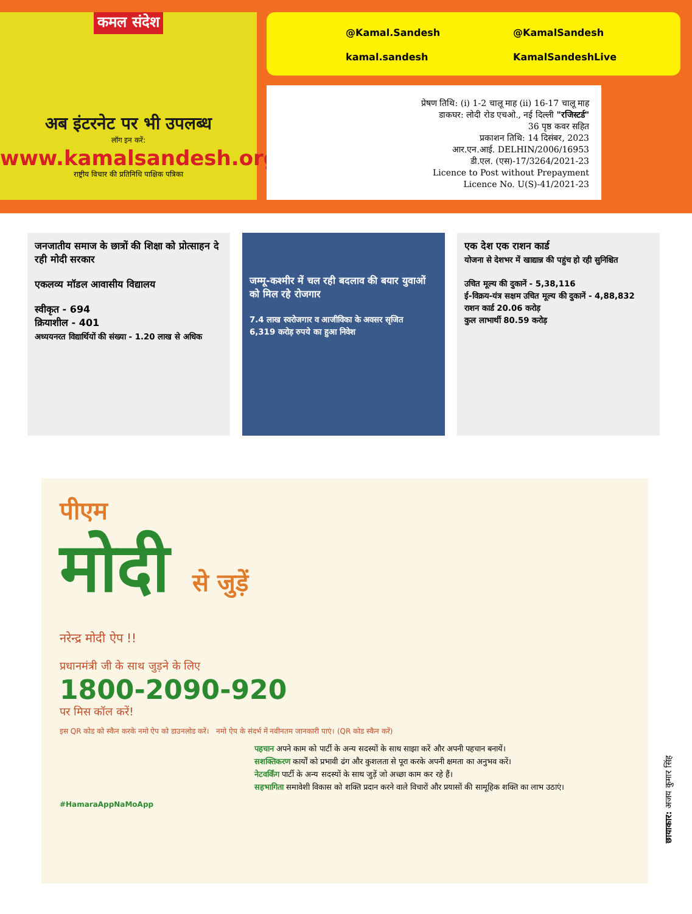कमल संदेश
अब इंटरनेट पर भी उपलब्ध
लॉग इन करें:
www.kamalsandesh.org
राष्ट्रीय विचार की प्रतिनिधि पाक्षिक पत्रिका
@Kamal.Sandesh
@KamalSandesh
kamal.sandesh
KamalSandeshLive
प्रेषण तिथि: (i) 1-2 चालू माह (ii) 16-17 चालू माह
डाकघर: लोदी रोड एचओ., नई दिल्ली "रजिस्टर्ड"
36 पृष्ठ कवर सहित
प्रकाशन तिथि: 14 दिसंबर, 2023
आर.एन.आई. DELHIN/2006/16953
डी.एल. (एस)-17/3264/2021-23
Licence to Post without Prepayment
Licence No. U(S)-41/2021-23
जनजातीय समाज के छात्रों की शिक्षा को प्रोत्साहन दे रही मोदी सरकार
एकलव्य मॉडल आवासीय विद्यालय
स्वीकृत - 694
क्रियाशील - 401
अध्ययनरत विद्यार्थियों की संख्या - 1.20 लाख से अधिक
जम्मू-कश्मीर में चल रही बदलाव की बयार युवाओं को मिल रहे रोजगार
7.4 लाख स्वरोजगार व आजीविका के अवसर सृजित
6,319 करोड़ रुपये का हुआ निवेश
एक देश एक राशन कार्ड
योजना से देशभर में खाद्यान्न की पहुंच हो रही सुनिश्चित
उचित मूल्य की दुकानें - 5,38,116
ई-विक्रय-यंत्र सक्षम उचित मूल्य की दुकानें - 4,88,832
राशन कार्ड 20.06 करोड़
कुल लाभार्थी 80.59 करोड़
पीएम
मोदी से जुड़ें
नरेन्द्र मोदी ऐप !!
प्रधानमंत्री जी के साथ जुड़ने के लिए
1800-2090-920
पर मिस कॉल करें!
इस QR कोड को स्कैन करके नमो ऐप को डाउनलोड करें। नमो ऐप के संदर्भ में नवीनतम जानकारी पाएं। (QR कोड स्कैन करें)
पहचान अपने काम को पार्टी के अन्य सदस्यों के साथ साझा करें और अपनी पहचान बनायें।
सशक्तिकरण कार्यों को प्रभावी ढंग और कुशलता से पूरा करके अपनी क्षमता का अनुभव करें।
नेटवर्किंग पार्टी के अन्य सदस्यों के साथ जुड़ें जो अच्छा काम कर रहे हैं।
सहभागिता समावेशी विकास को शक्ति प्रदान करने वाले विचारों और प्रयासों की सामूहिक शक्ति का लाभ उठाएं।
#HamaraAppNaMoApp
छायाकार: अजय कुमार सिंह